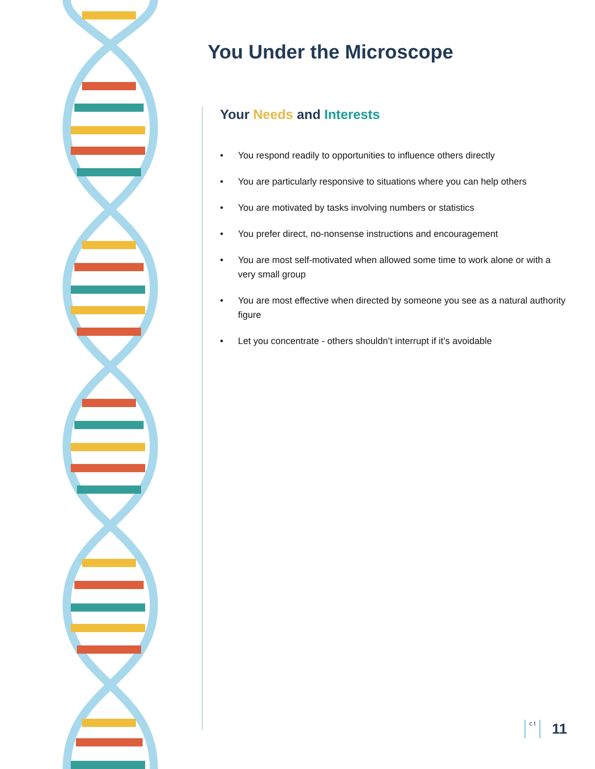You Under the Microscope
Your Needs and Interests
• You respond readily to opportunities to influence others directly
• You are particularly responsive to situations where you can help others
• You are motivated by tasks involving numbers or statistics
• You prefer direct, no-nonsense instructions and encouragement
• You are most self-motivated when allowed some time to work alone or with a very small group
• You are most effective when directed by someone you see as a natural authority figure
• Let you concentrate - others shouldn’t interrupt if it’s avoidable
c t
11